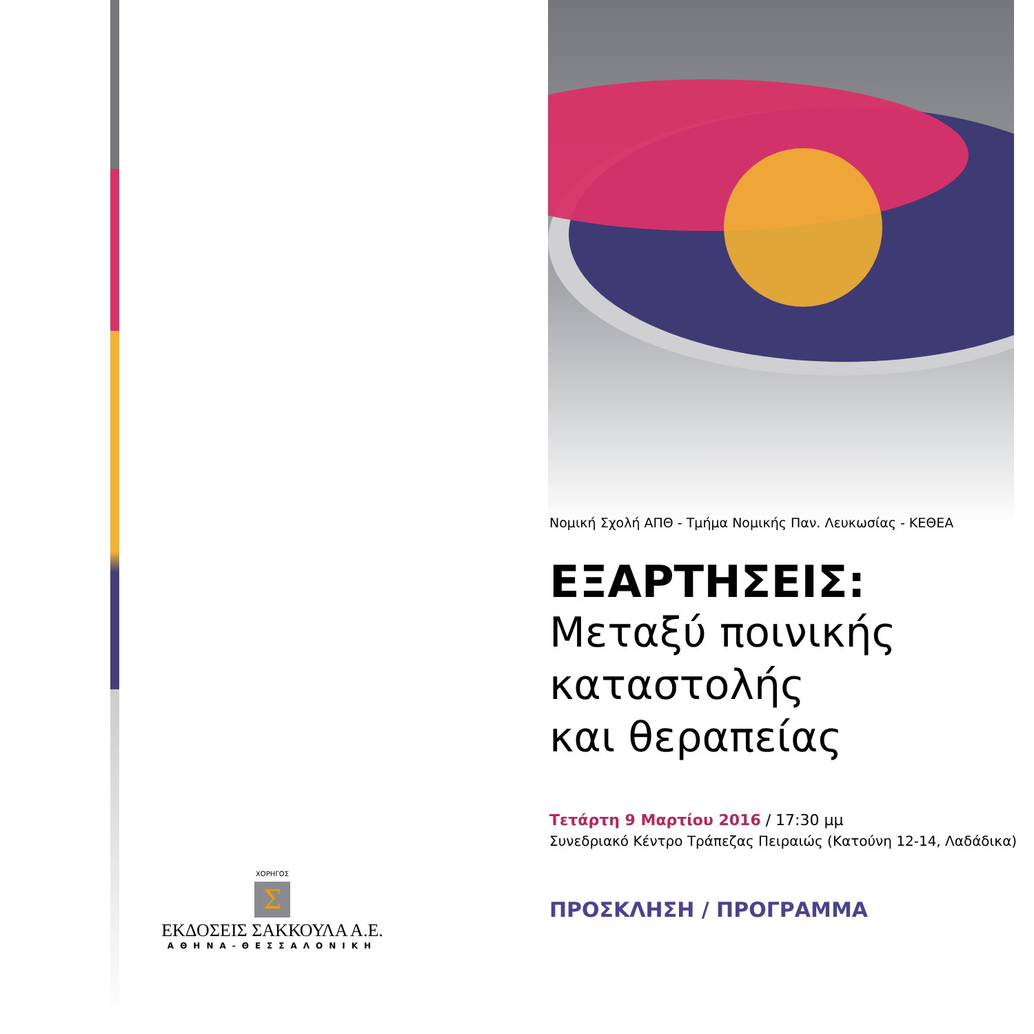ΧΟΡΗΓΟΣ
Σ
ΕΚΔΟΣΕΙΣ ΣΑΚΚΟΥΛΑ Α.Ε.
ΑΘΗΝΑ-ΘΕΣΣΑΛΟΝΙΚΗ
Νομική Σχολή ΑΠΘ - Τμήμα Νομικής Παν. Λευκωσίας - ΚΕΘΕΑ
ΕΞΑΡΤΗΣΕΙΣ:
Μεταξύ ποινικής
καταστολής
και θεραπείας
Τετάρτη 9 Μαρτίου 2016 / 17:30 μμ
Συνεδριακό Κέντρο Τράπεζας Πειραιώς (Κατούνη 12-14, Λαδάδικα)
ΠΡΟΣΚΛΗΣΗ / ΠΡΟΓΡΑΜΜΑ